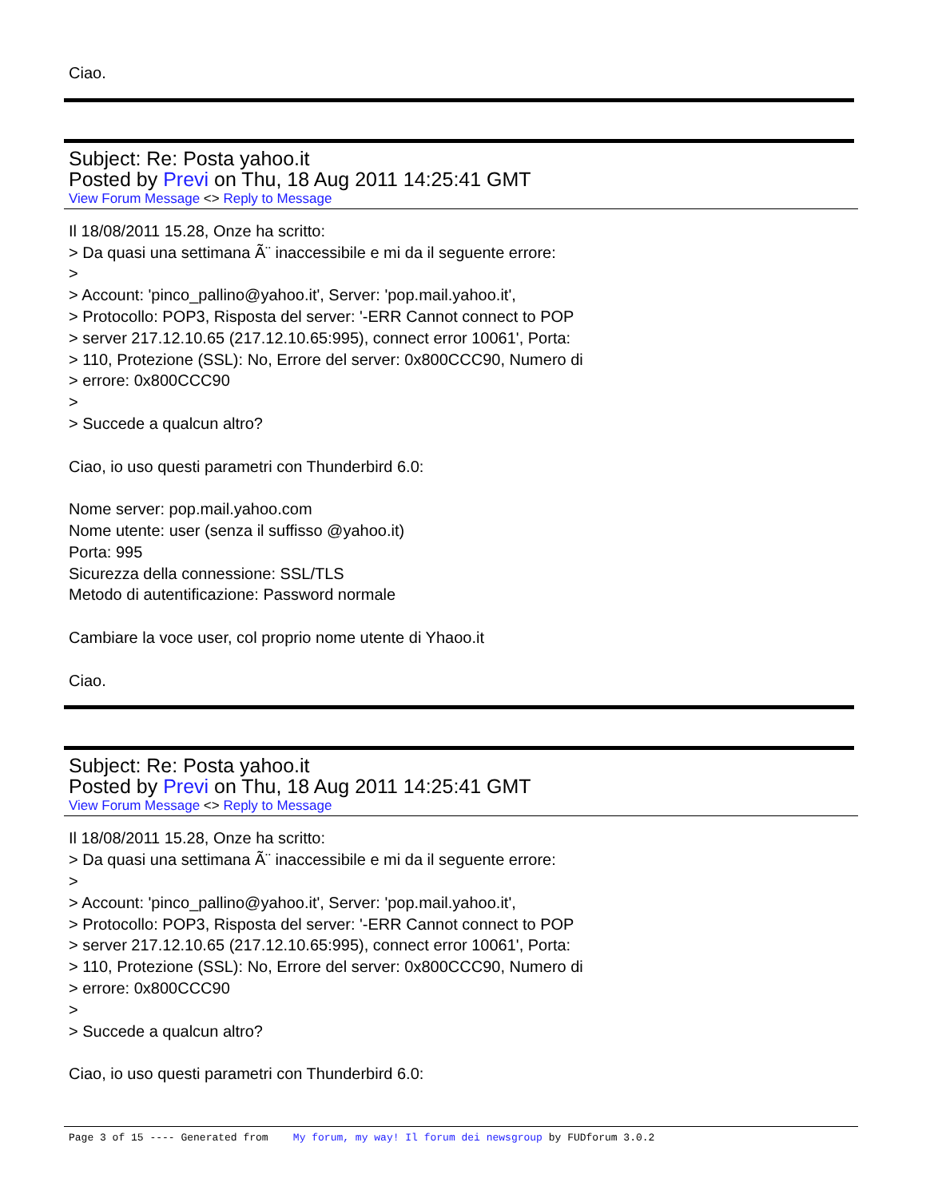Ciao.
Subject: Re: Posta yahoo.it
Posted by Previ on Thu, 18 Aug 2011 14:25:41 GMT
View Forum Message <> Reply to Message
Il 18/08/2011 15.28, Onze ha scritto:
> Da quasi una settimana Ã¨ inaccessibile e mi da il seguente errore:
>
> Account: 'pinco_pallino@yahoo.it', Server: 'pop.mail.yahoo.it',
> Protocollo: POP3, Risposta del server: '-ERR Cannot connect to POP
> server 217.12.10.65 (217.12.10.65:995), connect error 10061', Porta:
> 110, Protezione (SSL): No, Errore del server: 0x800CCC90, Numero di
> errore: 0x800CCC90
>
> Succede a qualcun altro?
Ciao, io uso questi parametri con Thunderbird 6.0:
Nome server: pop.mail.yahoo.com
Nome utente: user (senza il suffisso @yahoo.it)
Porta: 995
Sicurezza della connessione: SSL/TLS
Metodo di autentificazione: Password normale
Cambiare la voce user, col proprio nome utente di Yhaoo.it
Ciao.
Subject: Re: Posta yahoo.it
Posted by Previ on Thu, 18 Aug 2011 14:25:41 GMT
View Forum Message <> Reply to Message
Il 18/08/2011 15.28, Onze ha scritto:
> Da quasi una settimana Ã¨ inaccessibile e mi da il seguente errore:
>
> Account: 'pinco_pallino@yahoo.it', Server: 'pop.mail.yahoo.it',
> Protocollo: POP3, Risposta del server: '-ERR Cannot connect to POP
> server 217.12.10.65 (217.12.10.65:995), connect error 10061', Porta:
> 110, Protezione (SSL): No, Errore del server: 0x800CCC90, Numero di
> errore: 0x800CCC90
>
> Succede a qualcun altro?
Ciao, io uso questi parametri con Thunderbird 6.0:
Page 3 of 15 ---- Generated from My forum, my way! Il forum dei newsgroup by FUDforum 3.0.2